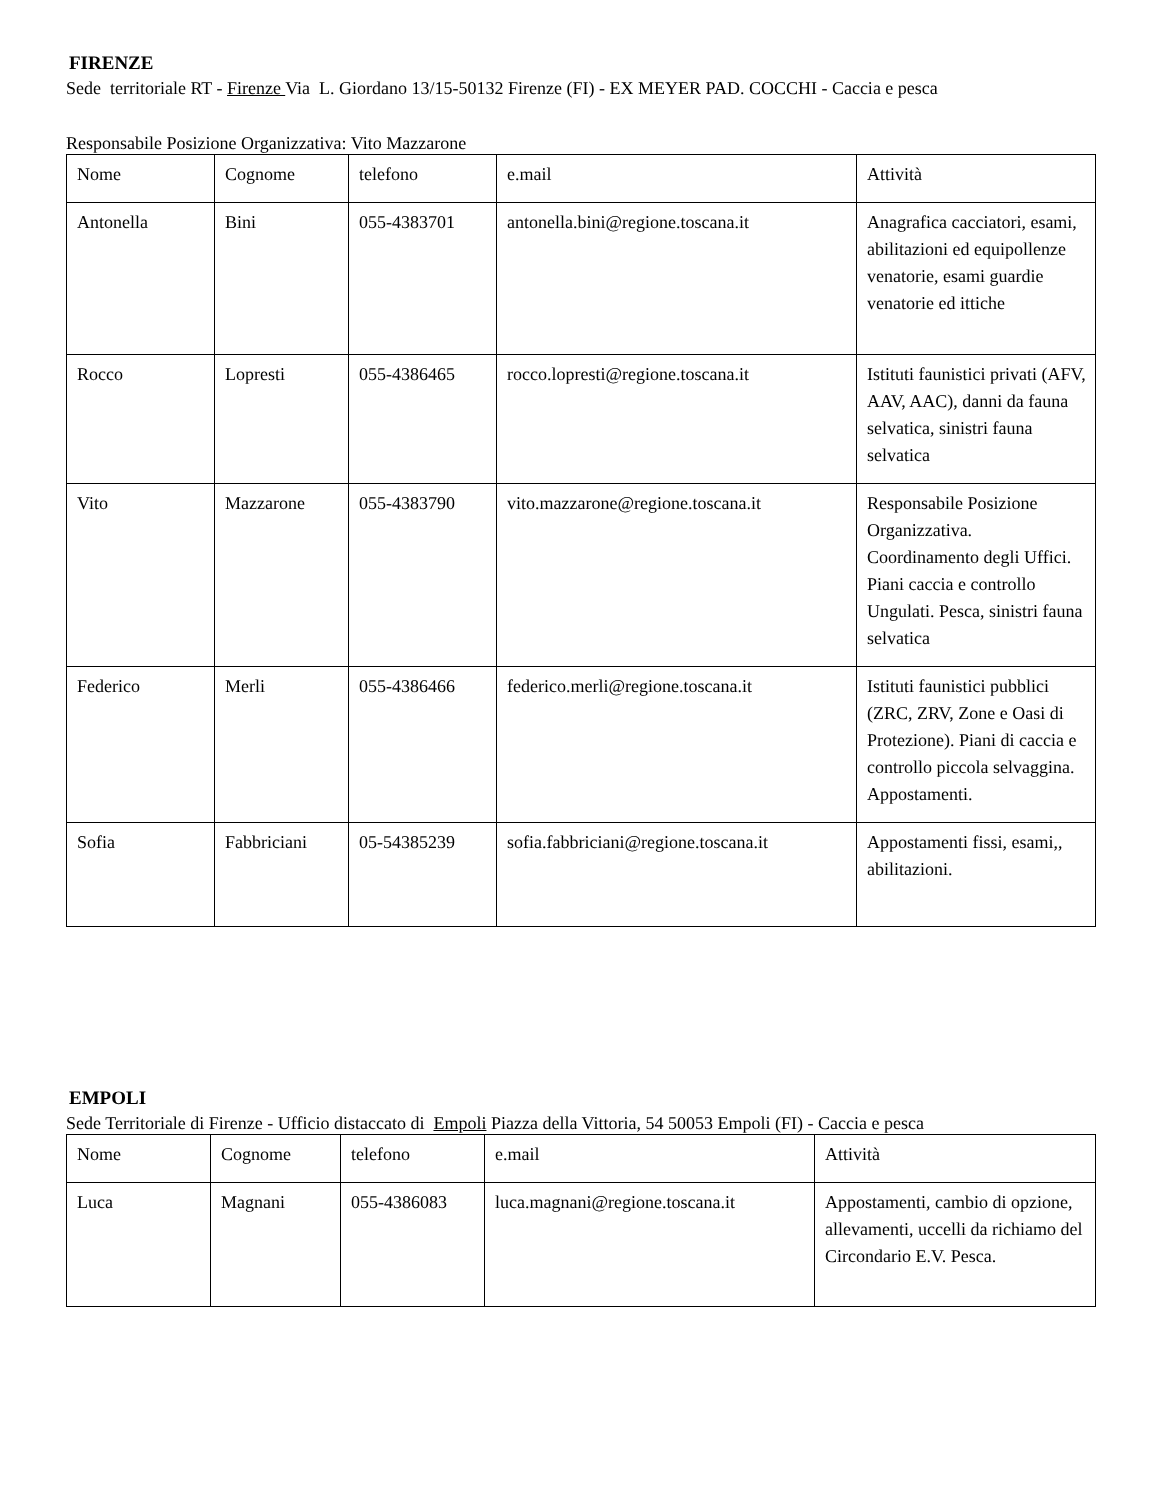FIRENZE
Sede territoriale RT - Firenze Via L. Giordano 13/15-50132 Firenze (FI) - EX MEYER PAD. COCCHI - Caccia e pesca
Responsabile Posizione Organizzativa: Vito Mazzarone
| Nome | Cognome | telefono | e.mail | Attività |
| Antonella | Bini | 055-4383701 | antonella.bini@regione.toscana.it | Anagrafica cacciatori, esami, abilitazioni ed equipollenze venatorie, esami guardie venatorie ed ittiche |
| Rocco | Lopresti | 055-4386465 | rocco.lopresti@regione.toscana.it | Istituti faunistici privati (AFV, AAV, AAC), danni da fauna selvatica, sinistri fauna selvatica |
| Vito | Mazzarone | 055-4383790 | vito.mazzarone@regione.toscana.it | Responsabile Posizione Organizzativa. Coordinamento degli Uffici. Piani caccia e controllo Ungulati. Pesca, sinistri fauna selvatica |
| Federico | Merli | 055-4386466 | federico.merli@regione.toscana.it | Istituti faunistici pubblici (ZRC, ZRV, Zone e Oasi di Protezione). Piani di caccia e controllo piccola selvaggina. Appostamenti. |
| Sofia | Fabbriciani | 05-54385239 | sofia.fabbriciani@regione.toscana.it | Appostamenti fissi, esami,, abilitazioni. |
EMPOLI
Sede Territoriale di Firenze - Ufficio distaccato di Empoli Piazza della Vittoria, 54 50053 Empoli (FI) - Caccia e pesca
| Nome | Cognome | telefono | e.mail | Attività |
| Luca | Magnani | 055-4386083 | luca.magnani@regione.toscana.it | Appostamenti, cambio di opzione, allevamenti, uccelli da richiamo del Circondario E.V. Pesca. |